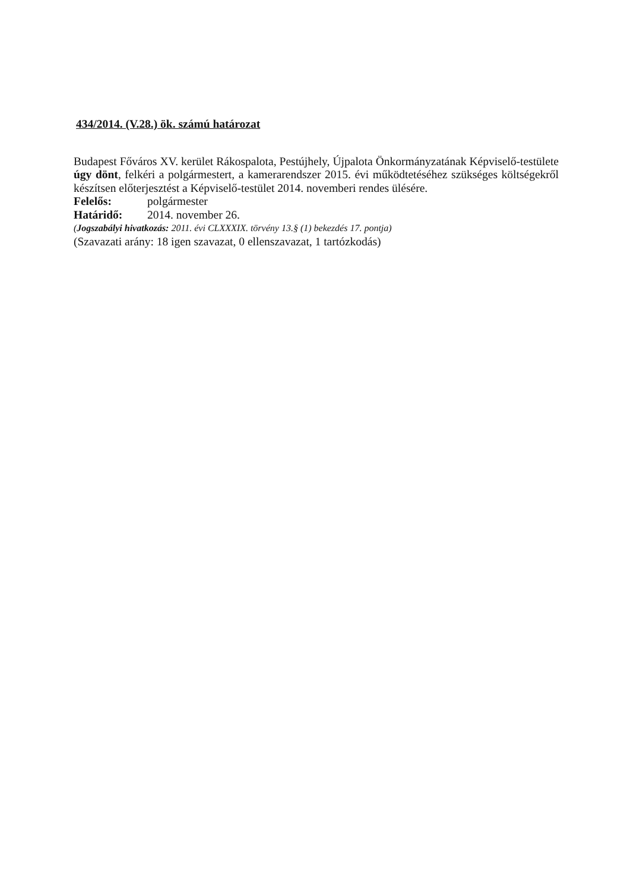434/2014. (V.28.) ök. számú határozat
Budapest Főváros XV. kerület Rákospalota, Pestújhely, Újpalota Önkormányzatának Képviselő-testülete úgy dönt, felkéri a polgármestert, a kamerarendszer 2015. évi működtetéséhez szükséges költségekről készítsen előterjesztést a Képviselő-testület 2014. novemberi rendes ülésére.
Felelős: polgármester
Határidő: 2014. november 26.
(Jogszabályi hivatkozás: 2011. évi CLXXXIX. törvény 13.§ (1) bekezdés 17. pontja)
(Szavazati arány: 18 igen szavazat, 0 ellenszavazat, 1 tartózkodás)